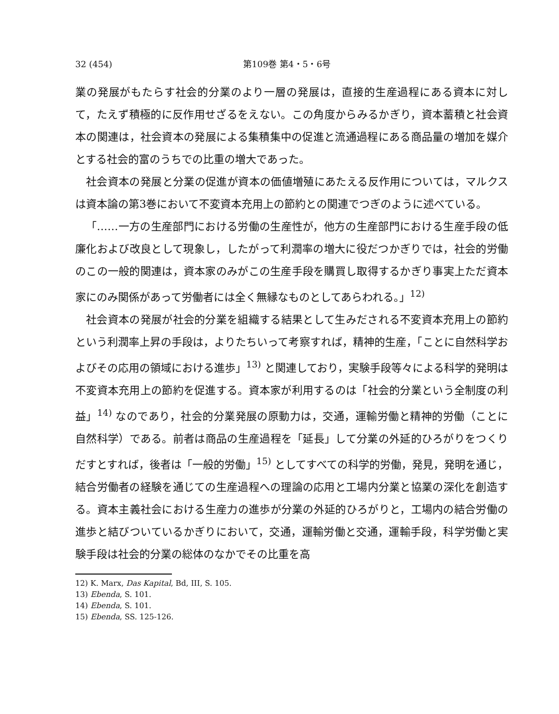32 (454) 第109巻 第4・5・6号
業の発展がもたらす社会的分業のより一層の発展は，直接的生産過程にある資本に対して，たえず積極的に反作用せざるをえない。この角度からみるかぎり，資本蓄積と社会資本の関連は，社会資本の発展による集積集中の促進と流通過程にある商品量の増加を媒介とする社会的富のうちでの比重の増大であった。
社会資本の発展と分業の促進が資本の価値増殖にあたえる反作用については，マルクスは資本論の第3巻において不変資本充用上の節約との関連でつぎのように述べている。
「……一方の生産部門における労働の生産性が，他方の生産部門における生産手段の低廉化および改良として現象し，したがって利潤率の増大に役だつかぎりでは，社会的労働のこの一般的関連は，資本家のみがこの生産手段を購買し取得するかぎり事実上ただ資本家にのみ関係があって労働者には全く無縁なものとしてあらわれる。」<sup>12)</sup>
社会資本の発展が社会的分業を組織する結果として生みだされる不変資本充用上の節約という利潤率上昇の手段は，よりたちいって考察すれば，精神的生産，「ことに自然科学およびその応用の領域における進歩」<sup>13)</sup> と関連しており，実験手段等々による科学的発明は不変資本充用上の節約を促進する。資本家が利用するのは「社会的分業という全制度の利益」<sup>14)</sup> なのであり，社会的分業発展の原動力は，交通，運輸労働と精神的労働（ことに自然科学）である。前者は商品の生産過程を「延長」して分業の外延的ひろがりをつくりだすとすれば，後者は「一般的労働」<sup>15)</sup> としてすべての科学的労働，発見，発明を通じ，結合労働者の経験を通じての生産過程への理論の応用と工場内分業と協業の深化を創造する。資本主義社会における生産力の進歩が分業の外延的ひろがりと，工場内の結合労働の進歩と結びついているかぎりにおいて，交通，運輸労働と交通，運輸手段，科学労働と実験手段は社会的分業の総体のなかでその比重を高
12) K. Marx, Das Kapital, Bd, III, S. 105.
13) Ebenda, S. 101.
14) Ebenda, S. 101.
15) Ebenda, SS. 125-126.